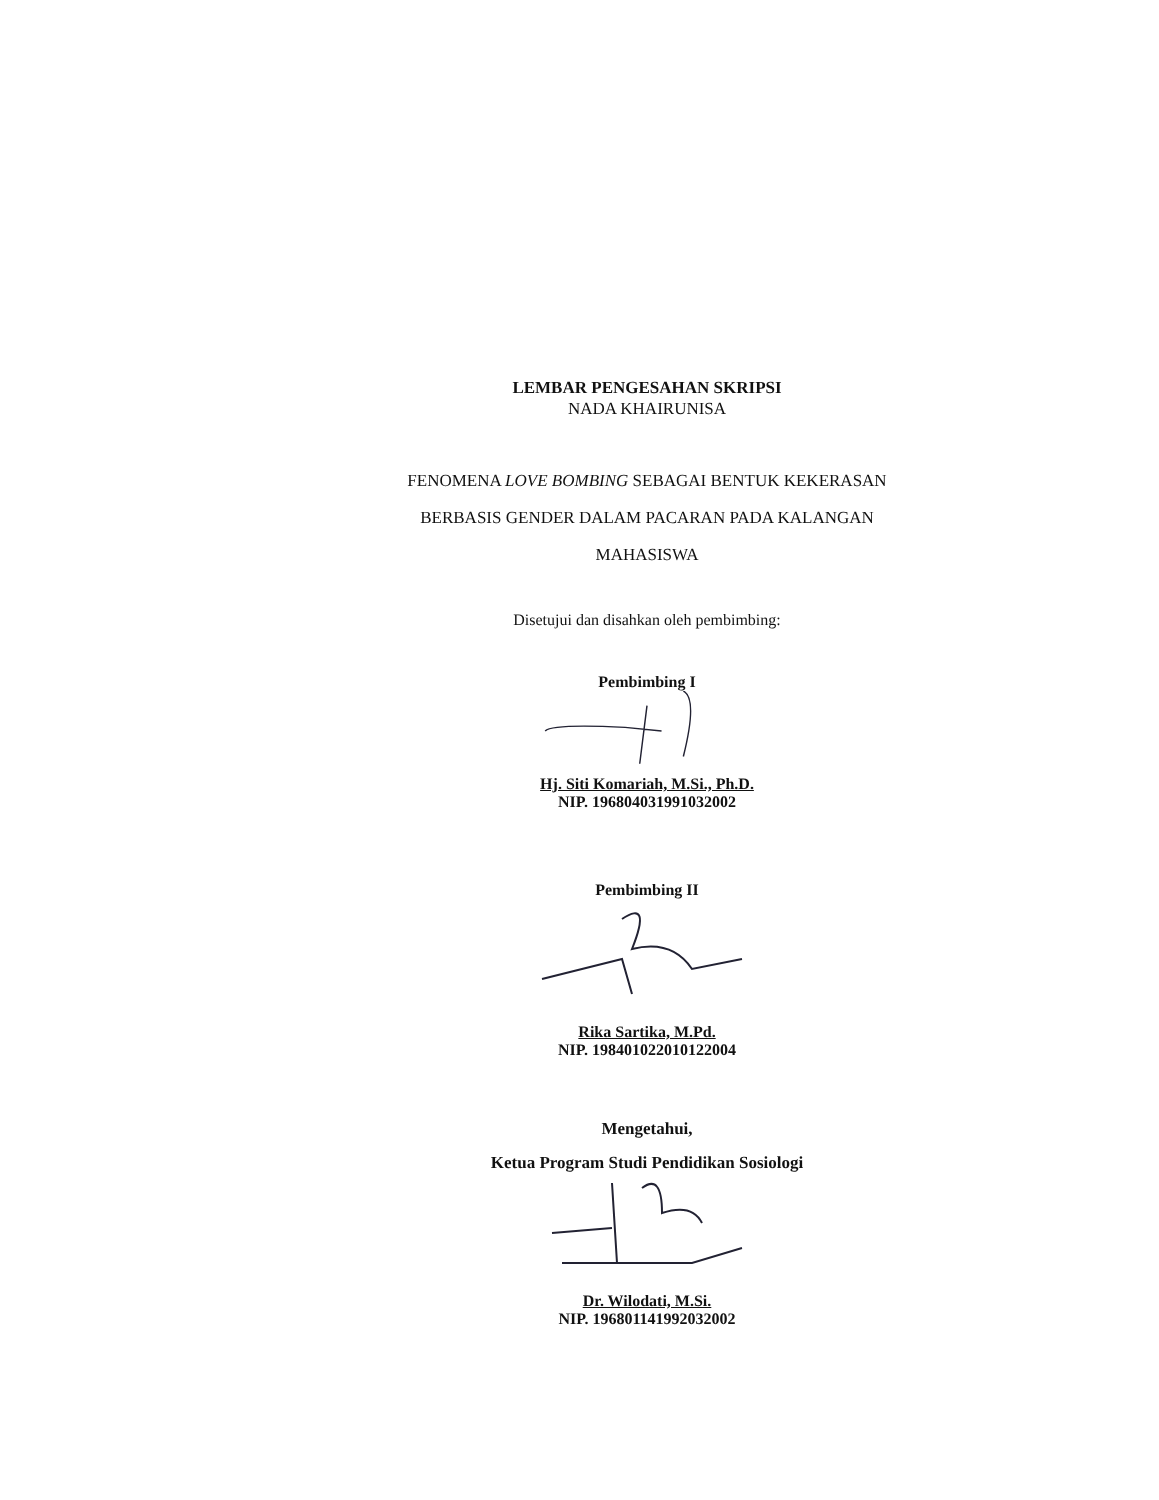LEMBAR PENGESAHAN SKRIPSI
NADA KHAIRUNISA
FENOMENA LOVE BOMBING SEBAGAI BENTUK KEKERASAN
BERBASIS GENDER DALAM PACARAN PADA KALANGAN
MAHASISWA
Disetujui dan disahkan oleh pembimbing:
Pembimbing I
Hj. Siti Komariah, M.Si., Ph.D.
NIP. 196804031991032002
Pembimbing II
Rika Sartika, M.Pd.
NIP. 198401022010122004
Mengetahui,
Ketua Program Studi Pendidikan Sosiologi
Dr. Wilodati, M.Si.
NIP. 196801141992032002